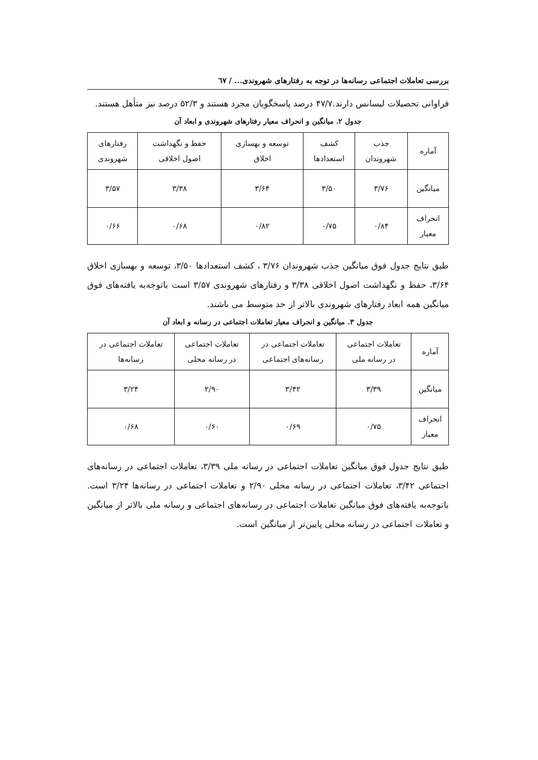بررسی تعاملات اجتماعی رسانه‌ها در توجه به رفتارهای شهروندی... / ٦٧
فراوانی تحصیلات لیسانس دارند.۴۷/۷ درصد پاسخگویان مجرد هستند و ۵۲/۳ درصد نیز متأهل هستند.
جدول ۲. میانگین و انحراف معیار رفتارهای شهروندی و ابعاد آن
| آماره | جذب شهروندان | کشف استعدادها | توسعه و بهسازی اخلاق | حفظ و نگهداشت اصول اخلاقی | رفتارهای شهروندی |
| میانگین | ۳/۷۶ | ۳/۵۰ | ۳/۶۴ | ۳/۳۸ | ۳/۵۷ |
| انحراف معیار | ۰/۸۴ | ۰/۷۵ | ۰/۸۲ | ۰/۶۸ | ۰/۶۶ |
طبق نتایج جدول فوق میانگین جذب شهروندان ۳/۷۶ ، کشف استعدادها ۳/۵۰، توسعه و بهسازی اخلاق ۳/۶۴، حفظ و نگهداشت اصول اخلاقی ۳/۳۸ و رفتارهای شهروندی ۳/۵۷ است باتوجه‌به یافته‌های فوق میانگین همه ابعاد رفتارهای شهروندی بالاتر از حد متوسط می باشند.
جدول ۳. میانگین و انحراف معیار تعاملات اجتماعی در رسانه و ابعاد آن
| آماره | تعاملات اجتماعی در رسانه ملی | تعاملات اجتماعی در رسانه‌های اجتماعی | تعاملات اجتماعی در رسانه محلی | تعاملات اجتماعی در رسانه‌ها |
| میانگین | ۳/۳۹ | ۳/۴۲ | ۲/۹۰ | ۳/۲۴ |
| انحراف معیار | ۰/۷۵ | ۰/۶۹ | ۰/۶۰ | ۰/۶۸ |
طبق نتایج جدول فوق میانگین تعاملات اجتماعی در رسانه ملی ۳/۳۹، تعاملات اجتماعی در رسانه‌های اجتماعی ۳/۴۲، تعاملات اجتماعی در رسانه محلی ۲/۹۰ و تعاملات اجتماعی در رسانه‌ها ۳/۲۴ است. باتوجه‌به یافته‌های فوق میانگین تعاملات اجتماعی در رسانه‌های اجتماعی و رسانه ملی بالاتر از میانگین و تعاملات اجتماعی در رسانه محلی پایین‌تر از میانگین است.